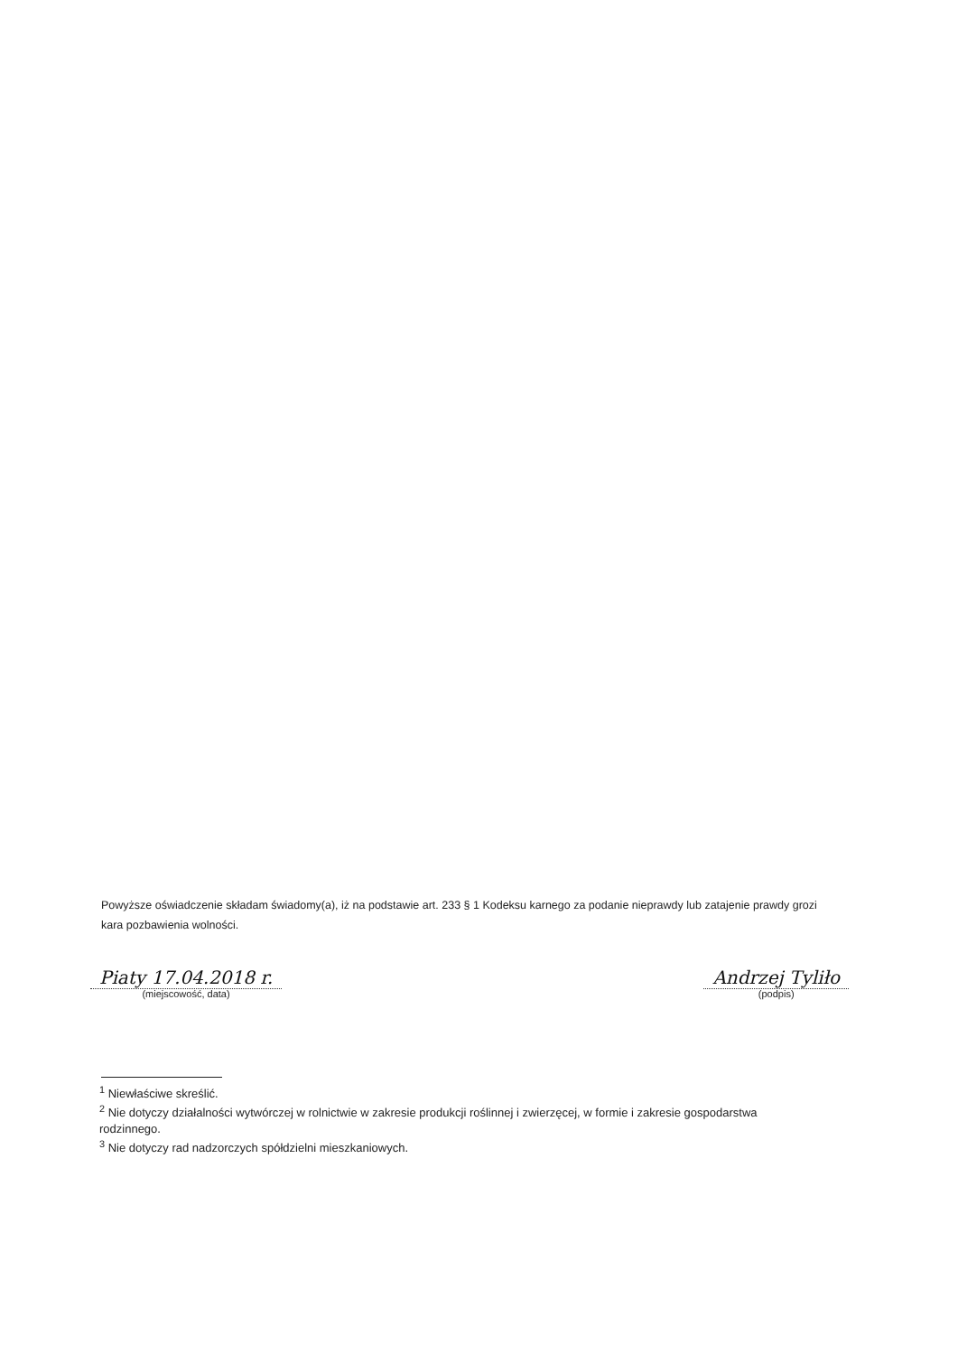Powyższe oświadczenie składam świadomy(a), iż na podstawie art. 233 § 1 Kodeksu karnego za podanie nieprawdy lub zatajenie prawdy grozi kara pozbawienia wolności.
Piaty 17.04.2018 r.
(miejscowość, data)
Andrzej Tyliło
(podpis)
<sup>1</sup> Niewłaściwe skreślić.
<sup>2</sup> Nie dotyczy działalności wytwórczej w rolnictwie w zakresie produkcji roślinnej i zwierzęcej, w formie i zakresie gospodarstwa rodzinnego.
<sup>3</sup> Nie dotyczy rad nadzorczych spółdzielni mieszkaniowych.